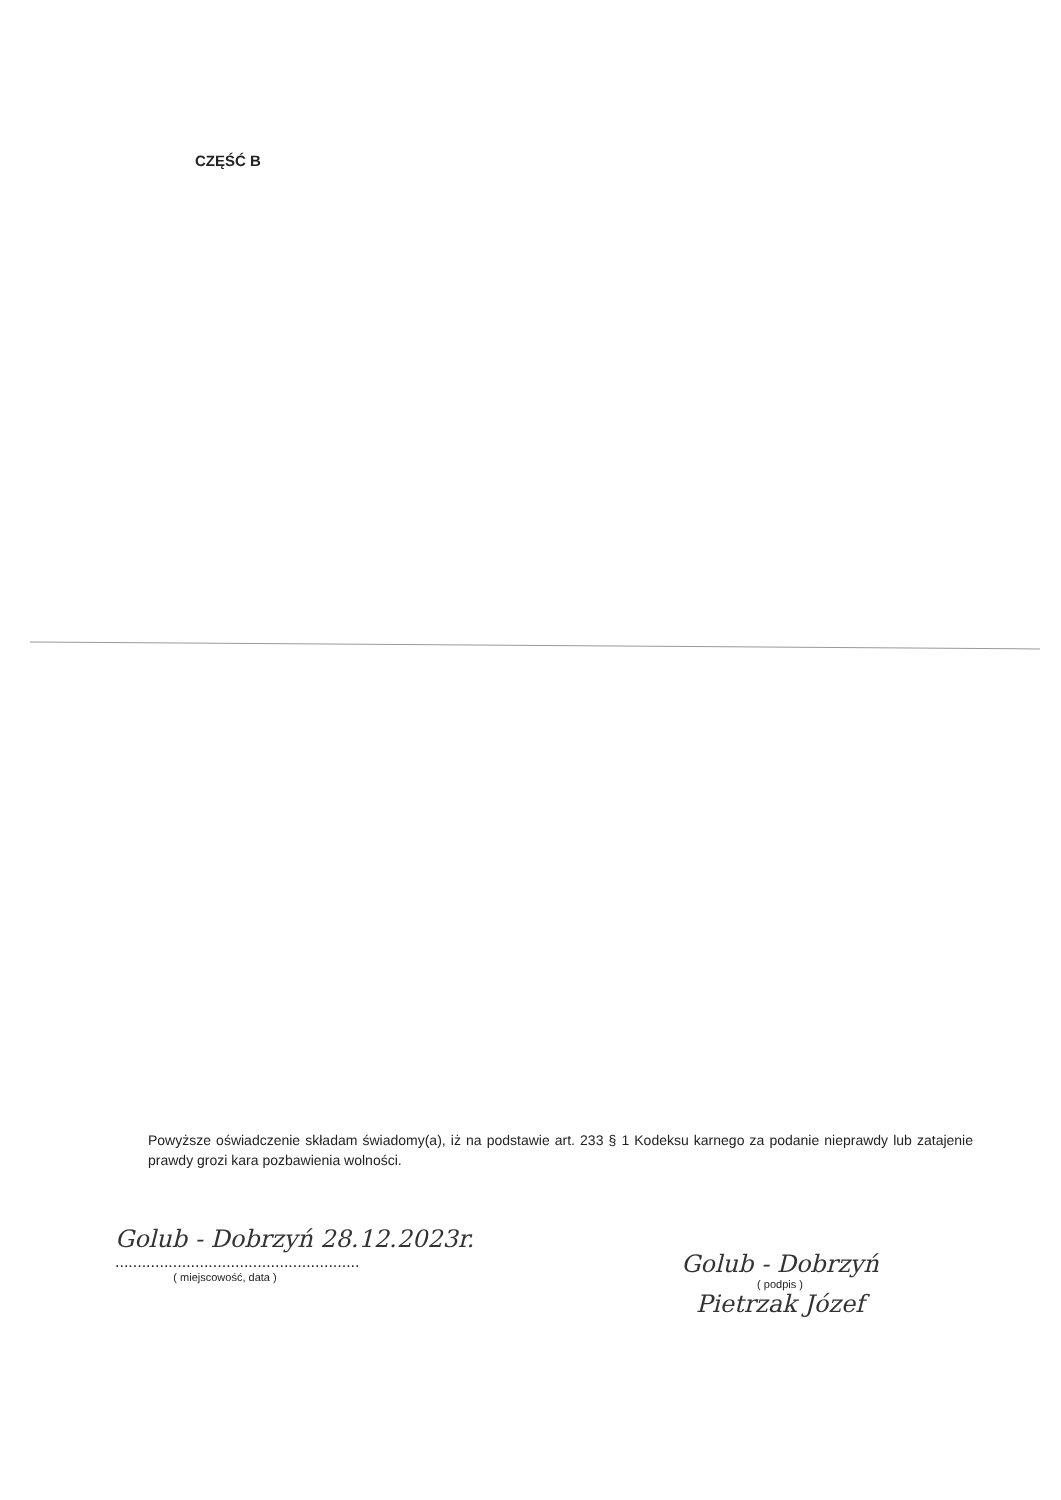CZĘŚĆ B
Powyższe oświadczenie składam świadomy(a), iż na podstawie art. 233 § 1 Kodeksu karnego za podanie nieprawdy lub zatajenie prawdy grozi kara pozbawienia wolności.
Golub - Dobrzyń 28.12.2023r.
.......................................................
( miejscowość, data )
Golub - Dobrzyń
( podpis )
Pietrzak Józef